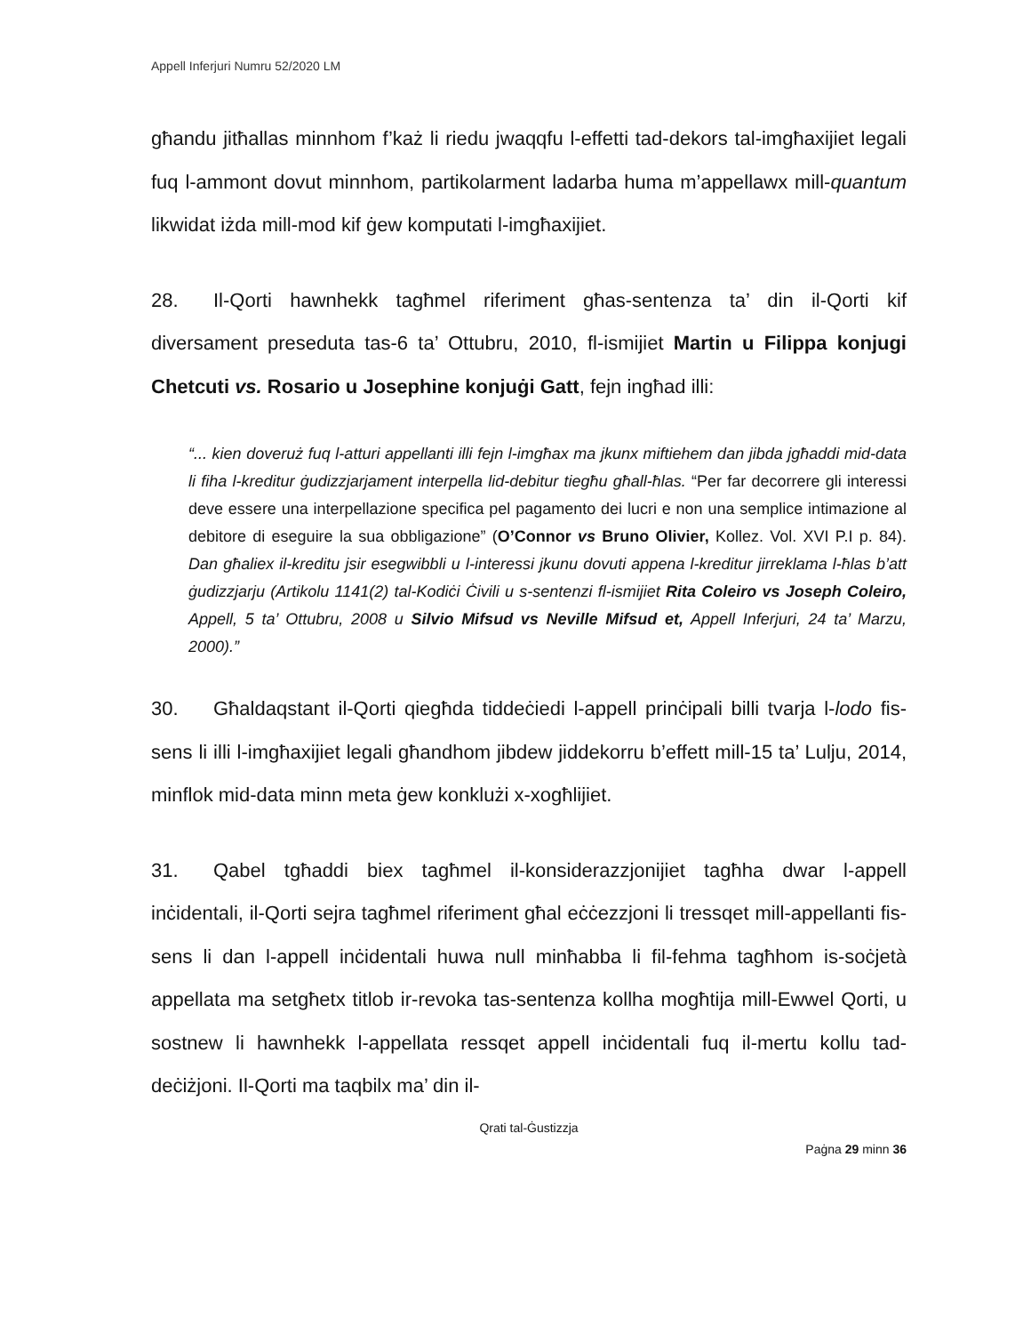Appell Inferjuri Numru 52/2020 LM
għandu jitħallas minnhom f’każ li riedu jwaqqfu l-effetti tad-dekors tal-imgħaxijiet legali fuq l-ammont dovut minnhom, partikolarment ladarba huma m’appellawx mill-quantum likwidat iżda mill-mod kif ġew komputati l-imgħaxijiet.
28. Il-Qorti hawnhekk tagħmel riferiment għas-sentenza ta’ din il-Qorti kif diversament preseduta tas-6 ta’ Ottubru, 2010, fl-ismijiet Martin u Filippa konjugi Chetcuti vs. Rosario u Josephine konjuġi Gatt, fejn ingħad illi:
“... kien doveruż fuq l-atturi appellanti illi fejn l-imgħax ma jkunx miftiehem dan jibda jgħaddi mid-data li fiha l-kreditur ġudizzjarjament interpella lid-debitur tiegħu għall-ħlas. “Per far decorrere gli interessi deve essere una interpellazione specifica pel pagamento dei lucri e non una semplice intimazione al debitore di eseguire la sua obbligazione” (O’Connor vs Bruno Olivier, Kollez. Vol. XVI P.I p. 84). Dan għaliex il-kreditu jsir esegwibbli u l-interessi jkunu dovuti appena l-kreditur jirreklama l-ħlas b’att ġudizzjarju (Artikolu 1141(2) tal-Kodiċi Ċivili u s-sentenzi fl-ismijiet Rita Coleiro vs Joseph Coleiro, Appell, 5 ta’ Ottubru, 2008 u Silvio Mifsud vs Neville Mifsud et, Appell Inferjuri, 24 ta’ Marzu, 2000).”
30. Għaldaqstant il-Qorti qiegħda tiddeċiedi l-appell prinċipali billi tvarja l-lodo fis-sens li illi l-imgħaxijiet legali għandhom jibdew jiddekorru b’effett mill-15 ta’ Lulju, 2014, minflok mid-data minn meta ġew konklużi x-xogħlijiet.
31. Qabel tgħaddi biex tagħmel il-konsiderazzjonijiet tagħha dwar l-appell inċidentali, il-Qorti sejra tagħmel riferiment għal eċċezzjoni li tressqet mill-appellanti fis-sens li dan l-appell inċidentali huwa null minħabba li fil-fehma tagħhom is-soċjetà appellata ma setgħetx titlob ir-revoka tas-sentenza kollha mogħtija mill-Ewwel Qorti, u sostnew li hawnhekk l-appellata ressqet appell inċidentali fuq il-mertu kollu tad-deċiżjoni. Il-Qorti ma taqbilx ma’ din il-
Qrati tal-Ġustizzja
Paġna 29 minn 36